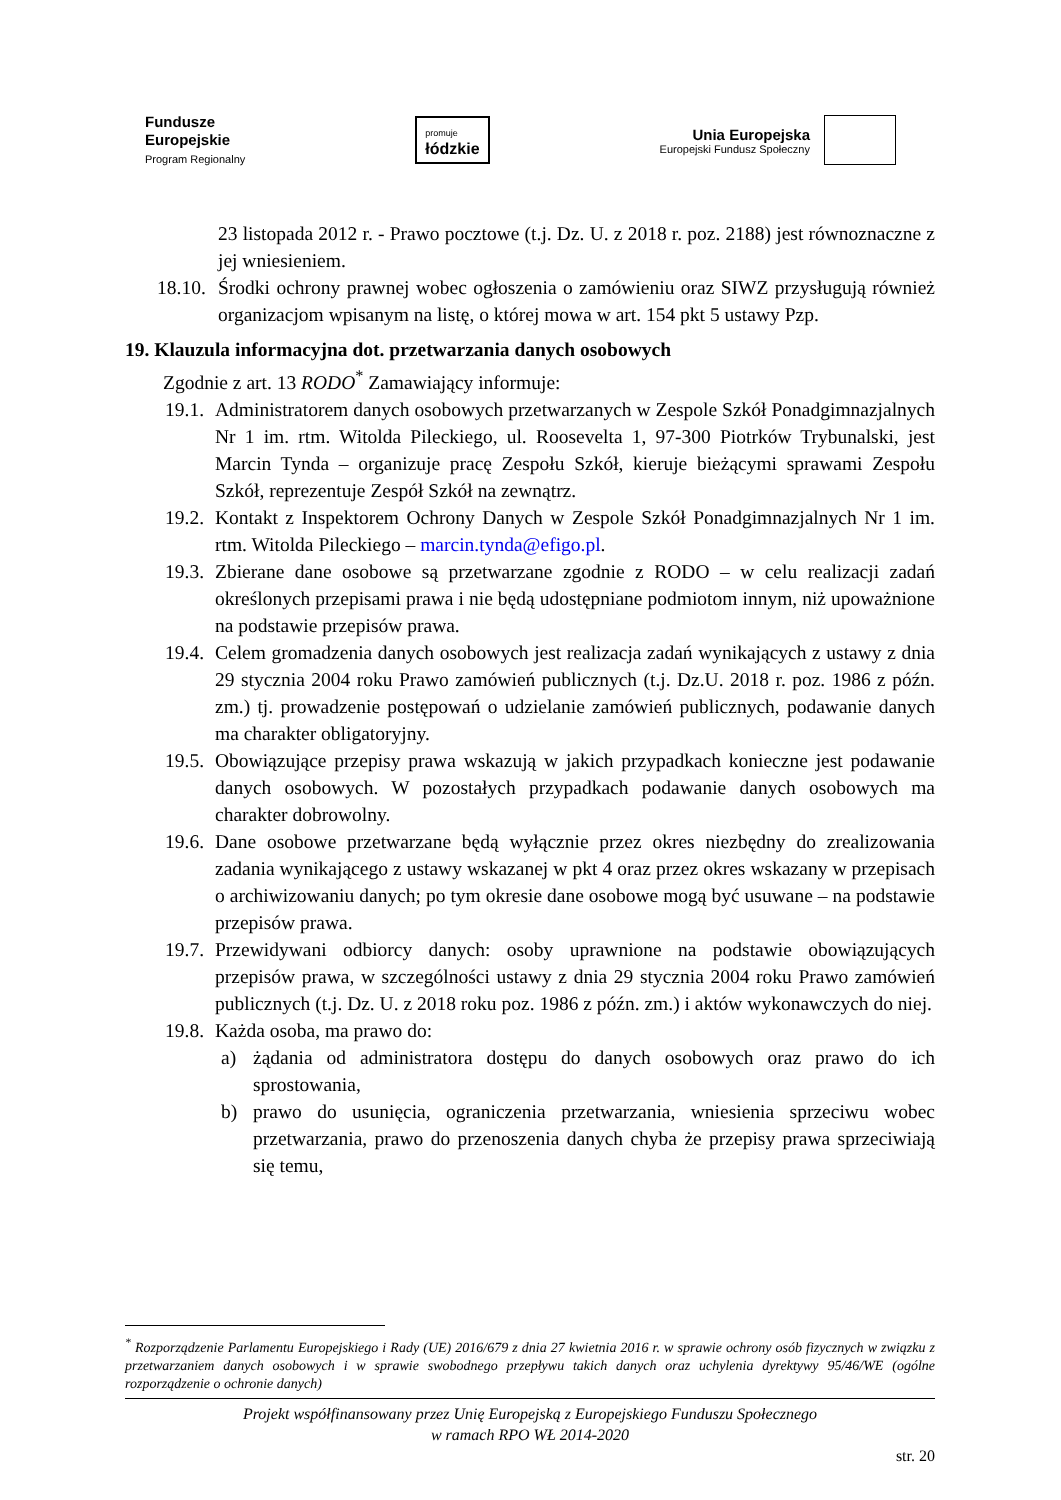Fundusze
Europejskie
Program Regionalny
promuje
łódzkie
Unia Europejska Europejski Fundusz Społeczny
23 listopada 2012 r. - Prawo pocztowe (t.j. Dz. U. z 2018 r. poz. 2188) jest równoznaczne z jej wniesieniem.
18.10. Środki ochrony prawnej wobec ogłoszenia o zamówieniu oraz SIWZ przysługują również organizacjom wpisanym na listę, o której mowa w art. 154 pkt 5 ustawy Pzp.
19. Klauzula informacyjna dot. przetwarzania danych osobowych
Zgodnie z art. 13 RODO<sup>*</sup> Zamawiający informuje:
19.1. Administratorem danych osobowych przetwarzanych w Zespole Szkół Ponadgimnazjalnych Nr 1 im. rtm. Witolda Pileckiego, ul. Roosevelta 1, 97-300 Piotrków Trybunalski, jest Marcin Tynda – organizuje pracę Zespołu Szkół, kieruje bieżącymi sprawami Zespołu Szkół, reprezentuje Zespół Szkół na zewnątrz.
19.2. Kontakt z Inspektorem Ochrony Danych w Zespole Szkół Ponadgimnazjalnych Nr 1 im. rtm. Witolda Pileckiego – marcin.tynda@efigo.pl.
19.3. Zbierane dane osobowe są przetwarzane zgodnie z RODO – w celu realizacji zadań określonych przepisami prawa i nie będą udostępniane podmiotom innym, niż upoważnione na podstawie przepisów prawa.
19.4. Celem gromadzenia danych osobowych jest realizacja zadań wynikających z ustawy z dnia 29 stycznia 2004 roku Prawo zamówień publicznych (t.j. Dz.U. 2018 r. poz. 1986 z późn. zm.) tj. prowadzenie postępowań o udzielanie zamówień publicznych, podawanie danych ma charakter obligatoryjny.
19.5. Obowiązujące przepisy prawa wskazują w jakich przypadkach konieczne jest podawanie danych osobowych. W pozostałych przypadkach podawanie danych osobowych ma charakter dobrowolny.
19.6. Dane osobowe przetwarzane będą wyłącznie przez okres niezbędny do zrealizowania zadania wynikającego z ustawy wskazanej w pkt 4 oraz przez okres wskazany w przepisach o archiwizowaniu danych; po tym okresie dane osobowe mogą być usuwane – na podstawie przepisów prawa.
19.7. Przewidywani odbiorcy danych: osoby uprawnione na podstawie obowiązujących przepisów prawa, w szczególności ustawy z dnia 29 stycznia 2004 roku Prawo zamówień publicznych (t.j. Dz. U. z 2018 roku poz. 1986 z późn. zm.) i aktów wykonawczych do niej.
19.8. Każda osoba, ma prawo do:
a) żądania od administratora dostępu do danych osobowych oraz prawo do ich sprostowania,
b) prawo do usunięcia, ograniczenia przetwarzania, wniesienia sprzeciwu wobec przetwarzania, prawo do przenoszenia danych chyba że przepisy prawa sprzeciwiają się temu,
<sup>*</sup> Rozporządzenie Parlamentu Europejskiego i Rady (UE) 2016/679 z dnia 27 kwietnia 2016 r. w sprawie ochrony osób fizycznych w związku z przetwarzaniem danych osobowych i w sprawie swobodnego przepływu takich danych oraz uchylenia dyrektywy 95/46/WE (ogólne rozporządzenie o ochronie danych)
Projekt współfinansowany przez Unię Europejską z Europejskiego Funduszu Społecznego
w ramach RPO WŁ 2014-2020
str. 20